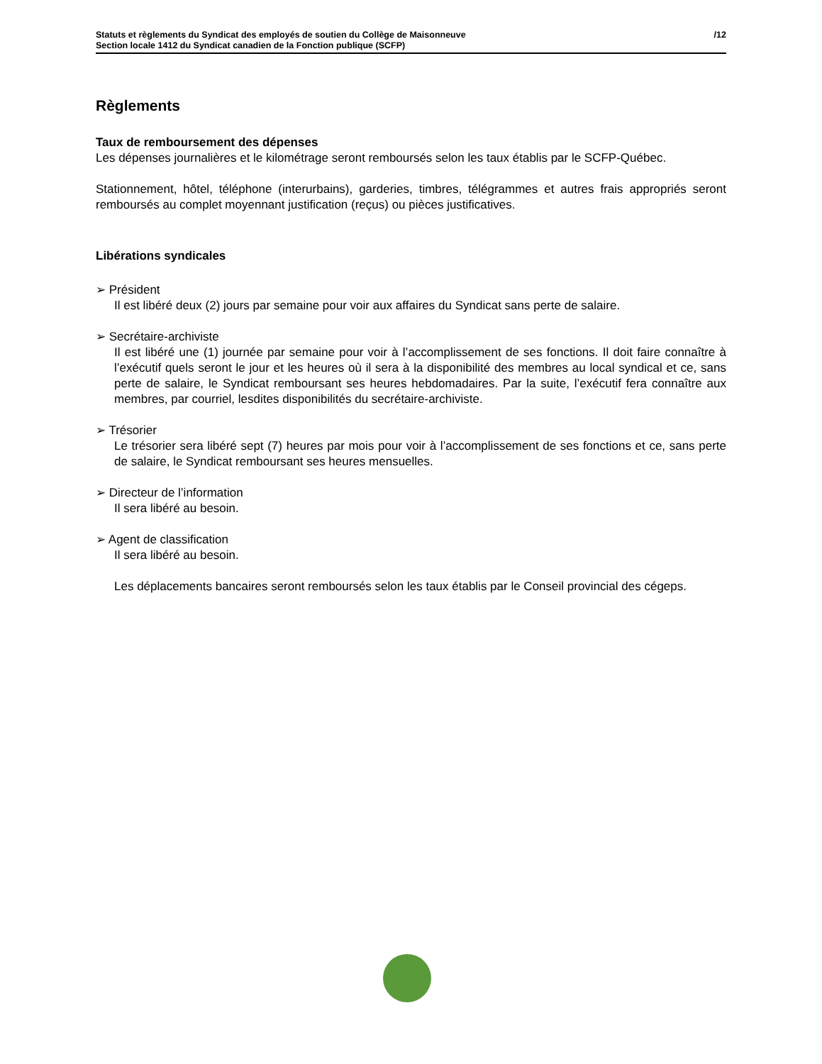/12 Statuts et règlements du Syndicat des employés de soutien du Collège de Maisonneuve
Section locale 1412 du Syndicat canadien de la Fonction publique (SCFP)
Règlements
Taux de remboursement des dépenses
Les dépenses journalières et le kilométrage seront remboursés selon les taux établis par le SCFP-Québec.
Stationnement, hôtel, téléphone (interurbains), garderies, timbres, télégrammes et autres frais appropriés seront remboursés au complet moyennant justification (reçus) ou pièces justificatives.
Libérations syndicales
➢ Président
Il est libéré deux (2) jours par semaine pour voir aux affaires du Syndicat sans perte de salaire.
➢ Secrétaire-archiviste
Il est libéré une (1) journée par semaine pour voir à l’accomplissement de ses fonctions. Il doit faire connaître à l’exécutif quels seront le jour et les heures où il sera à la disponibilité des membres au local syndical et ce, sans perte de salaire, le Syndicat remboursant ses heures hebdomadaires. Par la suite, l’exécutif fera connaître aux membres, par courriel, lesdites disponibilités du secrétaire-archiviste.
➢ Trésorier
Le trésorier sera libéré sept (7) heures par mois pour voir à l’accomplissement de ses fonctions et ce, sans perte de salaire, le Syndicat remboursant ses heures mensuelles.
➢ Directeur de l’information
Il sera libéré au besoin.
➢ Agent de classification
Il sera libéré au besoin.
Les déplacements bancaires seront remboursés selon les taux établis par le Conseil provincial des cégeps.